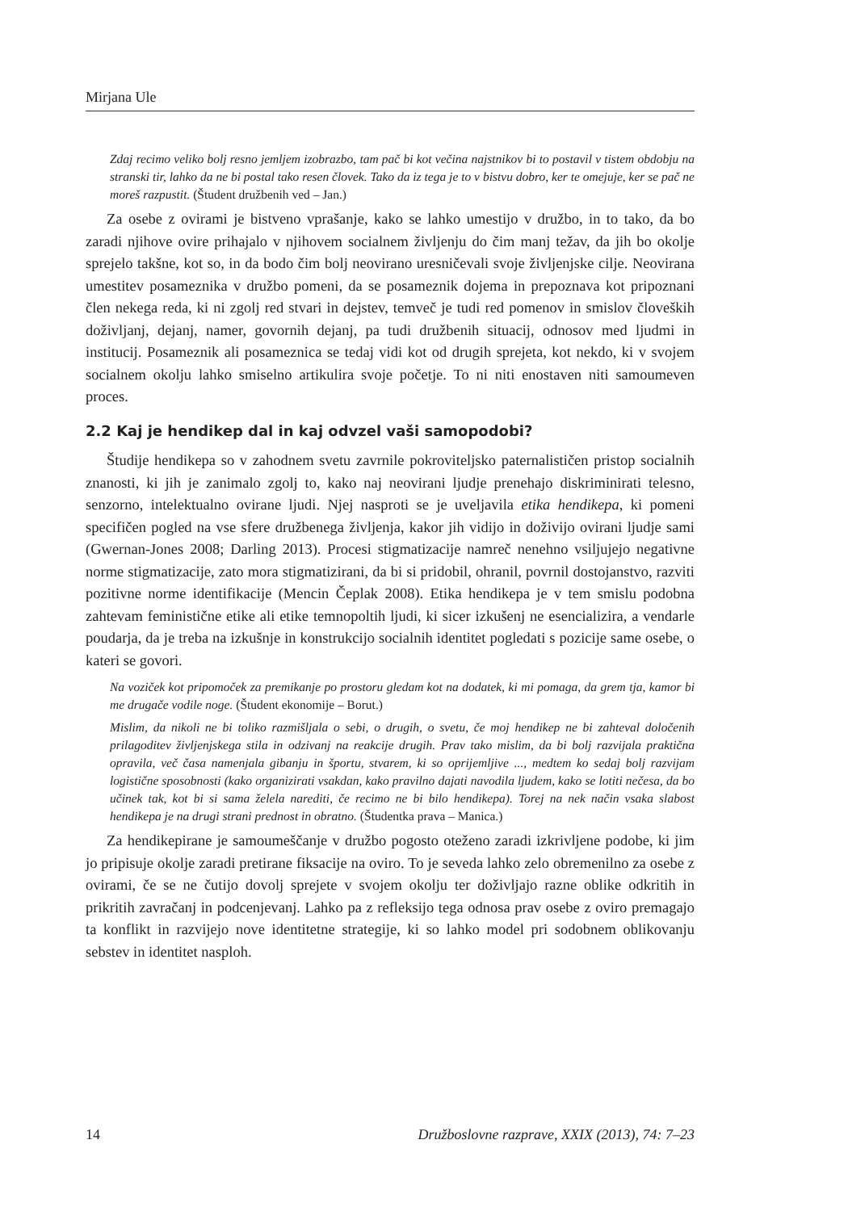Mirjana Ule
Zdaj recimo veliko bolj resno jemljem izobrazbo, tam pač bi kot večina najstnikov bi to postavil v tistem obdobju na stranski tir, lahko da ne bi postal tako resen človek. Tako da iz tega je to v bistvu dobro, ker te omejuje, ker se pač ne moreš razpustit. (Študent družbenih ved – Jan.)
Za osebe z ovirami je bistveno vprašanje, kako se lahko umestijo v družbo, in to tako, da bo zaradi njihove ovire prihajalo v njihovem socialnem življenju do čim manj težav, da jih bo okolje sprejelo takšne, kot so, in da bodo čim bolj neovirano uresničevali svoje življenjske cilje. Neovirana umestitev posameznika v družbo pomeni, da se posameznik dojema in prepoznava kot pripoznani člen nekega reda, ki ni zgolj red stvari in dejstev, temveč je tudi red pomenov in smislov človeških doživljanj, dejanj, namer, govornih dejanj, pa tudi družbenih situacij, odnosov med ljudmi in institucij. Posameznik ali posameznica se tedaj vidi kot od drugih sprejeta, kot nekdo, ki v svojem socialnem okolju lahko smiselno artikulira svoje početje. To ni niti enostaven niti samoumeven proces.
2.2 Kaj je hendikep dal in kaj odvzel vaši samopodobi?
Študije hendikepa so v zahodnem svetu zavrnile pokroviteljsko paternalističen pristop socialnih znanosti, ki jih je zanimalo zgolj to, kako naj neovirani ljudje prenehajo diskriminirati telesno, senzorno, intelektualno ovirane ljudi. Njej nasproti se je uveljavila etika hendikepa, ki pomeni specifičen pogled na vse sfere družbenega življenja, kakor jih vidijo in doživijo ovirani ljudje sami (Gwernan-Jones 2008; Darling 2013). Procesi stigmatizacije namreč nenehno vsiljujejo negativne norme stigmatizacije, zato mora stigmatizirani, da bi si pridobil, ohranil, povrnil dostojanstvo, razviti pozitivne norme identifikacije (Mencin Čeplak 2008). Etika hendikepa je v tem smislu podobna zahtevam feministične etike ali etike temnopoltih ljudi, ki sicer izkušenj ne esencializira, a vendarle poudarja, da je treba na izkušnje in konstrukcijo socialnih identitet pogledati s pozicije same osebe, o kateri se govori.
Na voziček kot pripomoček za premikanje po prostoru gledam kot na dodatek, ki mi pomaga, da grem tja, kamor bi me drugače vodile noge. (Študent ekonomije – Borut.)
Mislim, da nikoli ne bi toliko razmišljala o sebi, o drugih, o svetu, če moj hendikep ne bi zahteval določenih prilagoditev življenjskega stila in odzivanj na reakcije drugih. Prav tako mislim, da bi bolj razvijala praktična opravila, več časa namenjala gibanju in športu, stvarem, ki so oprijemljive ..., medtem ko sedaj bolj razvijam logistične sposobnosti (kako organizirati vsakdan, kako pravilno dajati navodila ljudem, kako se lotiti nečesa, da bo učinek tak, kot bi si sama želela narediti, če recimo ne bi bilo hendikepa). Torej na nek način vsaka slabost hendikepa je na drugi strani prednost in obratno. (Študentka prava – Manica.)
Za hendikepirane je samoumeščanje v družbo pogosto oteženo zaradi izkrivljene podobe, ki jim jo pripisuje okolje zaradi pretirane fiksacije na oviro. To je seveda lahko zelo obremenilno za osebe z ovirami, če se ne čutijo dovolj sprejete v svojem okolju ter doživljajo razne oblike odkritih in prikritih zavračanj in podcenjevanj. Lahko pa z refleksijo tega odnosa prav osebe z oviro premagajo ta konflikt in razvijejo nove identitetne strategije, ki so lahko model pri sodobnem oblikovanju sebstev in identitet nasploh.
14 Družboslovne razprave, XXIX (2013), 74: 7–23